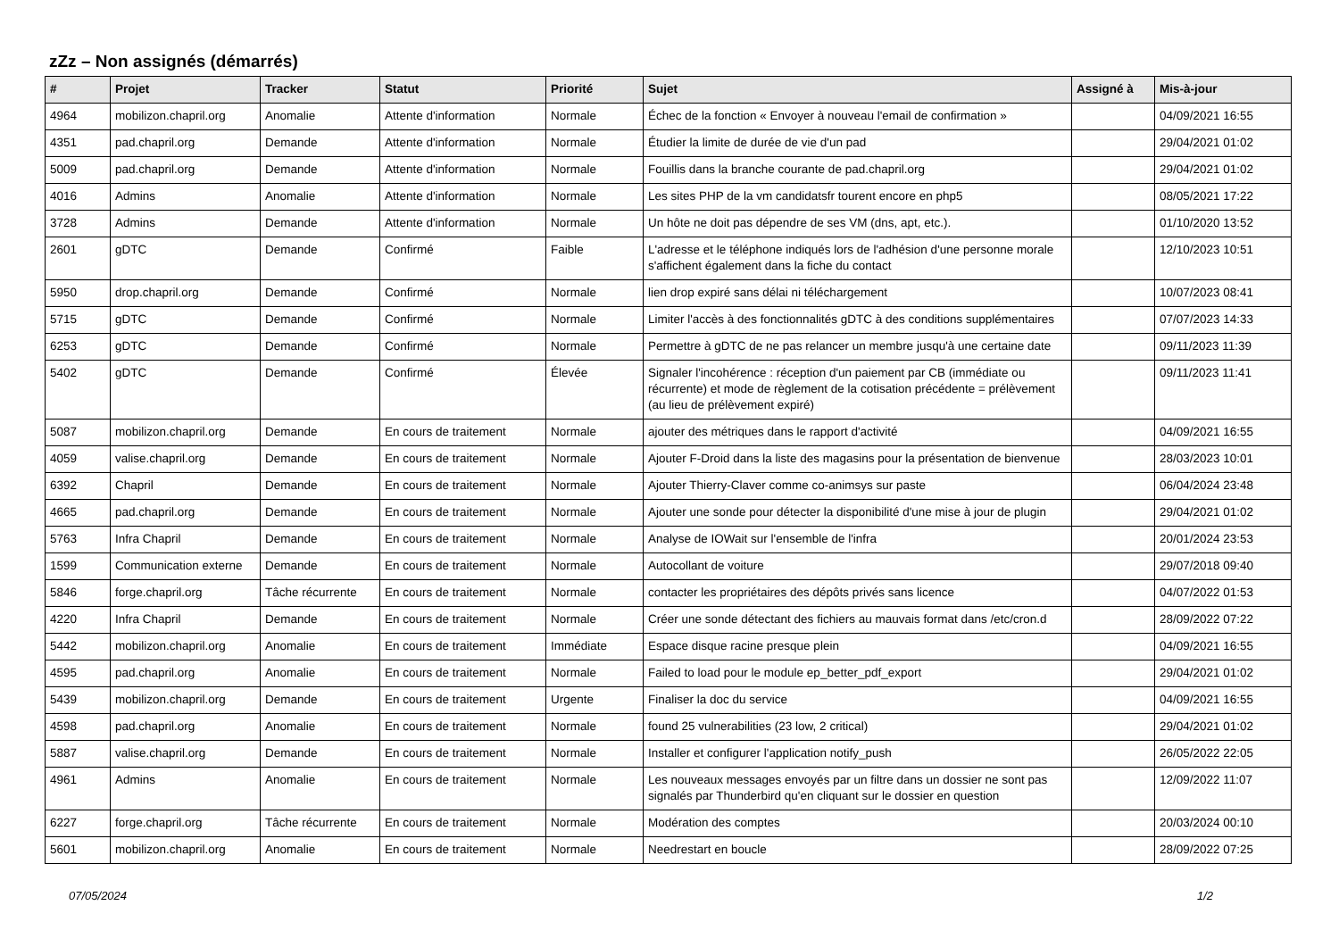zZz – Non assignés (démarrés)
| # | Projet | Tracker | Statut | Priorité | Sujet | Assigné à | Mis-à-jour |
| --- | --- | --- | --- | --- | --- | --- | --- |
| 4964 | mobilizon.chapril.org | Anomalie | Attente d'information | Normale | Échec de la fonction « Envoyer à nouveau l'email de confirmation » | | 04/09/2021 16:55 |
| 4351 | pad.chapril.org | Demande | Attente d'information | Normale | Étudier la limite de durée de vie d'un pad | | 29/04/2021 01:02 |
| 5009 | pad.chapril.org | Demande | Attente d'information | Normale | Fouillis dans la branche courante de pad.chapril.org | | 29/04/2021 01:02 |
| 4016 | Admins | Anomalie | Attente d'information | Normale | Les sites PHP de la vm candidatsfr tourent encore en php5 | | 08/05/2021 17:22 |
| 3728 | Admins | Demande | Attente d'information | Normale | Un hôte ne doit pas dépendre de ses VM (dns, apt, etc.). | | 01/10/2020 13:52 |
| 2601 | gDTC | Demande | Confirmé | Faible | L'adresse et le téléphone indiqués lors de l'adhésion d'une personne morale s'affichent également dans la fiche du contact | | 12/10/2023 10:51 |
| 5950 | drop.chapril.org | Demande | Confirmé | Normale | lien drop expiré sans délai ni téléchargement | | 10/07/2023 08:41 |
| 5715 | gDTC | Demande | Confirmé | Normale | Limiter l'accès à des fonctionnalités gDTC à des conditions supplémentaires | | 07/07/2023 14:33 |
| 6253 | gDTC | Demande | Confirmé | Normale | Permettre à gDTC de ne pas relancer un membre jusqu'à une certaine date | | 09/11/2023 11:39 |
| 5402 | gDTC | Demande | Confirmé | Élevée | Signaler l'incohérence : réception d'un paiement par CB (immédiate ou récurrente) et mode de règlement de la cotisation précédente = prélèvement (au lieu de prélèvement expiré) | | 09/11/2023 11:41 |
| 5087 | mobilizon.chapril.org | Demande | En cours de traitement | Normale | ajouter des métriques dans le rapport d'activité | | 04/09/2021 16:55 |
| 4059 | valise.chapril.org | Demande | En cours de traitement | Normale | Ajouter F-Droid dans la liste des magasins pour la présentation de bienvenue | | 28/03/2023 10:01 |
| 6392 | Chapril | Demande | En cours de traitement | Normale | Ajouter Thierry-Claver comme co-animsys sur paste | | 06/04/2024 23:48 |
| 4665 | pad.chapril.org | Demande | En cours de traitement | Normale | Ajouter une sonde pour détecter la disponibilité d'une mise à jour de plugin | | 29/04/2021 01:02 |
| 5763 | Infra Chapril | Demande | En cours de traitement | Normale | Analyse de IOWait sur l'ensemble de l'infra | | 20/01/2024 23:53 |
| 1599 | Communication externe | Demande | En cours de traitement | Normale | Autocollant de voiture | | 29/07/2018 09:40 |
| 5846 | forge.chapril.org | Tâche récurrente | En cours de traitement | Normale | contacter les propriétaires des dépôts privés sans licence | | 04/07/2022 01:53 |
| 4220 | Infra Chapril | Demande | En cours de traitement | Normale | Créer une sonde détectant des fichiers au mauvais format dans /etc/cron.d | | 28/09/2022 07:22 |
| 5442 | mobilizon.chapril.org | Anomalie | En cours de traitement | Immédiate | Espace disque racine presque plein | | 04/09/2021 16:55 |
| 4595 | pad.chapril.org | Anomalie | En cours de traitement | Normale | Failed to load pour le module ep_better_pdf_export | | 29/04/2021 01:02 |
| 5439 | mobilizon.chapril.org | Demande | En cours de traitement | Urgente | Finaliser la doc du service | | 04/09/2021 16:55 |
| 4598 | pad.chapril.org | Anomalie | En cours de traitement | Normale | found 25 vulnerabilities (23 low, 2 critical) | | 29/04/2021 01:02 |
| 5887 | valise.chapril.org | Demande | En cours de traitement | Normale | Installer et configurer l'application notify_push | | 26/05/2022 22:05 |
| 4961 | Admins | Anomalie | En cours de traitement | Normale | Les nouveaux messages envoyés par un filtre dans un dossier ne sont pas signalés par Thunderbird qu'en cliquant sur le dossier en question | | 12/09/2022 11:07 |
| 6227 | forge.chapril.org | Tâche récurrente | En cours de traitement | Normale | Modération des comptes | | 20/03/2024 00:10 |
| 5601 | mobilizon.chapril.org | Anomalie | En cours de traitement | Normale | Needrestart en boucle | | 28/09/2022 07:25 |
07/05/2024 1/2